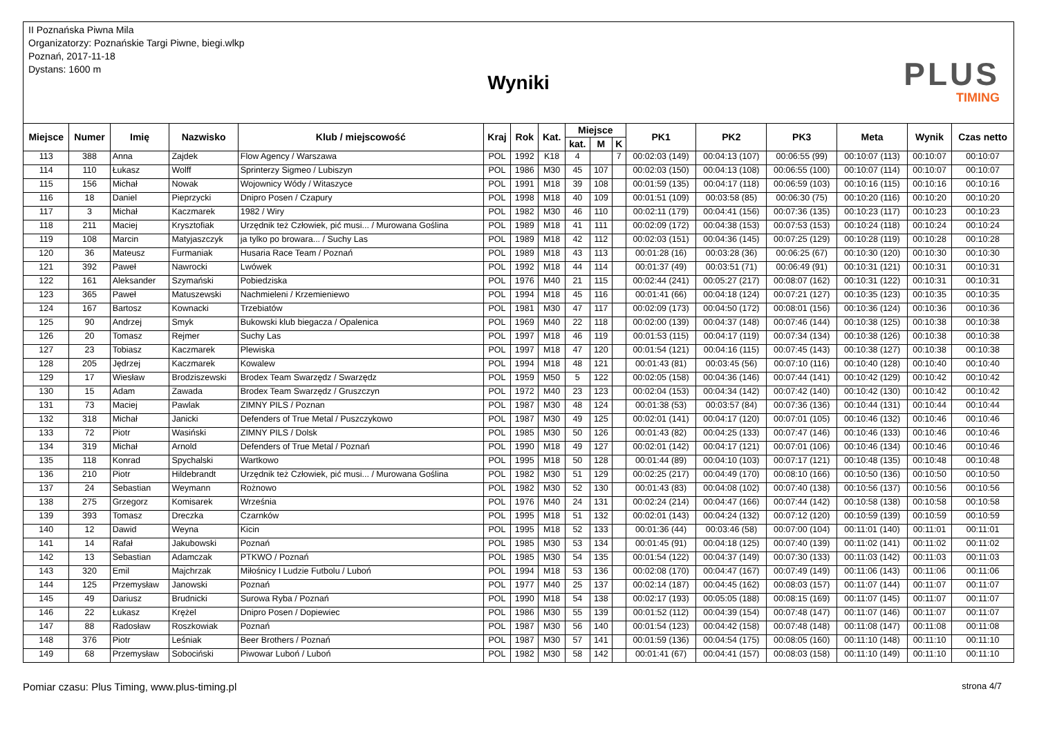II Poznańska Piwna Mila
Organizatorzy: Poznańskie Targi Piwne, biegi.wlkp
Poznań, 2017-11-18
Dystans: 1600 m
Wyniki
PLUS
TIMING
| Miejsce | Numer | Imię | Nazwisko | Klub / miejscowość | Kraj | Rok | Kat. | Miejsce | | | PK1 | PK2 | PK3 | Meta | Wynik | Czas netto |
| --- | --- | --- | --- | --- | --- | --- | --- | --- | --- | --- | --- | --- | --- | --- | --- | --- |
| | | | | | | | | kat. | M | K | | | | | | |
| 113 | 388 | Anna | Zajdek | Flow Agency / Warszawa | POL | 1992 | K18 | 4 | | 7 | 00:02:03 (149) | 00:04:13 (107) | 00:06:55 (99) | 00:10:07 (113) | 00:10:07 | 00:10:07 |
| 114 | 110 | Łukasz | Wolff | Sprinterzy Sigmeo / Lubiszyn | POL | 1986 | M30 | 45 | 107 | | 00:02:03 (150) | 00:04:13 (108) | 00:06:55 (100) | 00:10:07 (114) | 00:10:07 | 00:10:07 |
| 115 | 156 | Michał | Nowak | Wojownicy Wódy / Witaszyce | POL | 1991 | M18 | 39 | 108 | | 00:01:59 (135) | 00:04:17 (118) | 00:06:59 (103) | 00:10:16 (115) | 00:10:16 | 00:10:16 |
| 116 | 18 | Daniel | Pieprzycki | Dnipro Posen / Czapury | POL | 1998 | M18 | 40 | 109 | | 00:01:51 (109) | 00:03:58 (85) | 00:06:30 (75) | 00:10:20 (116) | 00:10:20 | 00:10:20 |
| 117 | 3 | Michał | Kaczmarek | 1982 / Wiry | POL | 1982 | M30 | 46 | 110 | | 00:02:11 (179) | 00:04:41 (156) | 00:07:36 (135) | 00:10:23 (117) | 00:10:23 | 00:10:23 |
| 118 | 211 | Maciej | Krysztofiak | Urzędnik też Człowiek, pić musi... / Murowana Goślina | POL | 1989 | M18 | 41 | 111 | | 00:02:09 (172) | 00:04:38 (153) | 00:07:53 (153) | 00:10:24 (118) | 00:10:24 | 00:10:24 |
| 119 | 108 | Marcin | Matyjaszczyk | ja tylko po browara... / Suchy Las | POL | 1989 | M18 | 42 | 112 | | 00:02:03 (151) | 00:04:36 (145) | 00:07:25 (129) | 00:10:28 (119) | 00:10:28 | 00:10:28 |
| 120 | 36 | Mateusz | Furmaniak | Husaria Race Team / Poznań | POL | 1989 | M18 | 43 | 113 | | 00:01:28 (16) | 00:03:28 (36) | 00:06:25 (67) | 00:10:30 (120) | 00:10:30 | 00:10:30 |
| 121 | 392 | Paweł | Nawrocki | Lwówek | POL | 1992 | M18 | 44 | 114 | | 00:01:37 (49) | 00:03:51 (71) | 00:06:49 (91) | 00:10:31 (121) | 00:10:31 | 00:10:31 |
| 122 | 161 | Aleksander | Szymański | Pobiedziska | POL | 1976 | M40 | 21 | 115 | | 00:02:44 (241) | 00:05:27 (217) | 00:08:07 (162) | 00:10:31 (122) | 00:10:31 | 00:10:31 |
| 123 | 365 | Paweł | Matuszewski | Nachmieleni / Krzemieniewo | POL | 1994 | M18 | 45 | 116 | | 00:01:41 (66) | 00:04:18 (124) | 00:07:21 (127) | 00:10:35 (123) | 00:10:35 | 00:10:35 |
| 124 | 167 | Bartosz | Kownacki | Trzebiatów | POL | 1981 | M30 | 47 | 117 | | 00:02:09 (173) | 00:04:50 (172) | 00:08:01 (156) | 00:10:36 (124) | 00:10:36 | 00:10:36 |
| 125 | 90 | Andrzej | Smyk | Bukowski klub biegacza / Opalenica | POL | 1969 | M40 | 22 | 118 | | 00:02:00 (139) | 00:04:37 (148) | 00:07:46 (144) | 00:10:38 (125) | 00:10:38 | 00:10:38 |
| 126 | 20 | Tomasz | Rejmer | Suchy Las | POL | 1997 | M18 | 46 | 119 | | 00:01:53 (115) | 00:04:17 (119) | 00:07:34 (134) | 00:10:38 (126) | 00:10:38 | 00:10:38 |
| 127 | 23 | Tobiasz | Kaczmarek | Plewiska | POL | 1997 | M18 | 47 | 120 | | 00:01:54 (121) | 00:04:16 (115) | 00:07:45 (143) | 00:10:38 (127) | 00:10:38 | 00:10:38 |
| 128 | 205 | Jędrzej | Kaczmarek | Kowalew | POL | 1994 | M18 | 48 | 121 | | 00:01:43 (81) | 00:03:45 (56) | 00:07:10 (116) | 00:10:40 (128) | 00:10:40 | 00:10:40 |
| 129 | 17 | Wiesław | Brodziszewski | Brodex Team Swarzędz / Swarzędz | POL | 1959 | M50 | 5 | 122 | | 00:02:05 (158) | 00:04:36 (146) | 00:07:44 (141) | 00:10:42 (129) | 00:10:42 | 00:10:42 |
| 130 | 15 | Adam | Zawada | Brodex Team Swarzędz / Gruszczyn | POL | 1972 | M40 | 23 | 123 | | 00:02:04 (153) | 00:04:34 (142) | 00:07:42 (140) | 00:10:42 (130) | 00:10:42 | 00:10:42 |
| 131 | 73 | Maciej | Pawlak | ZIMNY PILS / Poznan | POL | 1987 | M30 | 48 | 124 | | 00:01:38 (53) | 00:03:57 (84) | 00:07:36 (136) | 00:10:44 (131) | 00:10:44 | 00:10:44 |
| 132 | 318 | Michał | Janicki | Defenders of True Metal / Puszczykowo | POL | 1987 | M30 | 49 | 125 | | 00:02:01 (141) | 00:04:17 (120) | 00:07:01 (105) | 00:10:46 (132) | 00:10:46 | 00:10:46 |
| 133 | 72 | Piotr | Wasiński | ZIMNY PILS / Dolsk | POL | 1985 | M30 | 50 | 126 | | 00:01:43 (82) | 00:04:25 (133) | 00:07:47 (146) | 00:10:46 (133) | 00:10:46 | 00:10:46 |
| 134 | 319 | Michał | Arnold | Defenders of True Metal / Poznań | POL | 1990 | M18 | 49 | 127 | | 00:02:01 (142) | 00:04:17 (121) | 00:07:01 (106) | 00:10:46 (134) | 00:10:46 | 00:10:46 |
| 135 | 118 | Konrad | Spychalski | Wartkowo | POL | 1995 | M18 | 50 | 128 | | 00:01:44 (89) | 00:04:10 (103) | 00:07:17 (121) | 00:10:48 (135) | 00:10:48 | 00:10:48 |
| 136 | 210 | Piotr | Hildebrandt | Urzędnik też Człowiek, pić musi... / Murowana Goślina | POL | 1982 | M30 | 51 | 129 | | 00:02:25 (217) | 00:04:49 (170) | 00:08:10 (166) | 00:10:50 (136) | 00:10:50 | 00:10:50 |
| 137 | 24 | Sebastian | Weymann | Rożnowo | POL | 1982 | M30 | 52 | 130 | | 00:01:43 (83) | 00:04:08 (102) | 00:07:40 (138) | 00:10:56 (137) | 00:10:56 | 00:10:56 |
| 138 | 275 | Grzegorz | Komisarek | Września | POL | 1976 | M40 | 24 | 131 | | 00:02:24 (214) | 00:04:47 (166) | 00:07:44 (142) | 00:10:58 (138) | 00:10:58 | 00:10:58 |
| 139 | 393 | Tomasz | Dreczka | Czarnków | POL | 1995 | M18 | 51 | 132 | | 00:02:01 (143) | 00:04:24 (132) | 00:07:12 (120) | 00:10:59 (139) | 00:10:59 | 00:10:59 |
| 140 | 12 | Dawid | Weyna | Kicin | POL | 1995 | M18 | 52 | 133 | | 00:01:36 (44) | 00:03:46 (58) | 00:07:00 (104) | 00:11:01 (140) | 00:11:01 | 00:11:01 |
| 141 | 14 | Rafał | Jakubowski | Poznań | POL | 1985 | M30 | 53 | 134 | | 00:01:45 (91) | 00:04:18 (125) | 00:07:40 (139) | 00:11:02 (141) | 00:11:02 | 00:11:02 |
| 142 | 13 | Sebastian | Adamczak | PTKWO / Poznań | POL | 1985 | M30 | 54 | 135 | | 00:01:54 (122) | 00:04:37 (149) | 00:07:30 (133) | 00:11:03 (142) | 00:11:03 | 00:11:03 |
| 143 | 320 | Emil | Majchrzak | Miłośnicy I Ludzie Futbolu / Luboń | POL | 1994 | M18 | 53 | 136 | | 00:02:08 (170) | 00:04:47 (167) | 00:07:49 (149) | 00:11:06 (143) | 00:11:06 | 00:11:06 |
| 144 | 125 | Przemysław | Janowski | Poznań | POL | 1977 | M40 | 25 | 137 | | 00:02:14 (187) | 00:04:45 (162) | 00:08:03 (157) | 00:11:07 (144) | 00:11:07 | 00:11:07 |
| 145 | 49 | Dariusz | Brudnicki | Surowa Ryba / Poznań | POL | 1990 | M18 | 54 | 138 | | 00:02:17 (193) | 00:05:05 (188) | 00:08:15 (169) | 00:11:07 (145) | 00:11:07 | 00:11:07 |
| 146 | 22 | Łukasz | Krężel | Dnipro Posen / Dopiewiec | POL | 1986 | M30 | 55 | 139 | | 00:01:52 (112) | 00:04:39 (154) | 00:07:48 (147) | 00:11:07 (146) | 00:11:07 | 00:11:07 |
| 147 | 88 | Radosław | Roszkowiak | Poznań | POL | 1987 | M30 | 56 | 140 | | 00:01:54 (123) | 00:04:42 (158) | 00:07:48 (148) | 00:11:08 (147) | 00:11:08 | 00:11:08 |
| 148 | 376 | Piotr | Leśniak | Beer Brothers / Poznań | POL | 1987 | M30 | 57 | 141 | | 00:01:59 (136) | 00:04:54 (175) | 00:08:05 (160) | 00:11:10 (148) | 00:11:10 | 00:11:10 |
| 149 | 68 | Przemysław | Sobociński | Piwowar Luboń / Luboń | POL | 1982 | M30 | 58 | 142 | | 00:01:41 (67) | 00:04:41 (157) | 00:08:03 (158) | 00:11:10 (149) | 00:11:10 | 00:11:10 |
Pomiar czasu: Plus Timing, www.plus-timing.pl strona 4/7